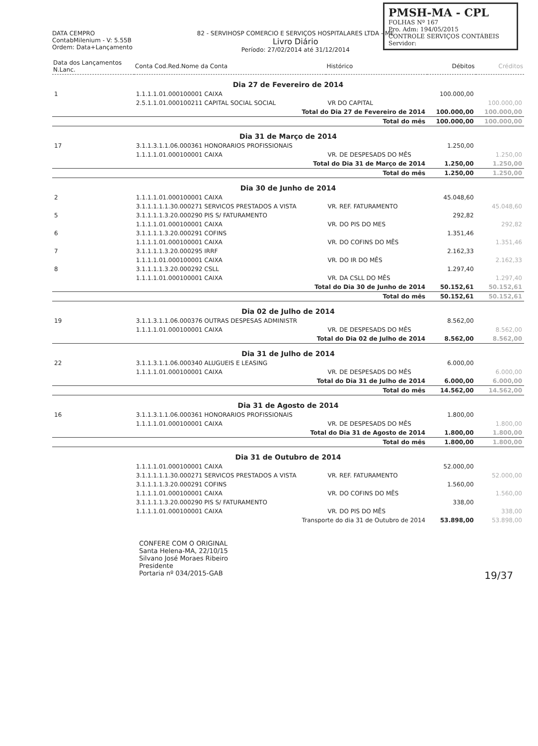PMSH-MA - CPL
FOLHAS Nº 167
Pro. Adm: 194/05/2015
CONTROLE SERVIÇOS CONTÁBEIS
Servidor:
DATA CEMPRO
ContabMilenium - V: 5.55B
Ordem: Data+Lançamento
82 - SERVIHOSP COMERCIO E SERVIÇOS HOSPITALARES LTDA - ME
Livro Diário
Período: 27/02/2014 até 31/12/2014
| Data dos Lançamentos N.Lanc. | Conta Cod.Red.Nome da Conta | Histórico | Débitos | Créditos |
| --- | --- | --- | --- | --- |
| Dia 27 de Fevereiro de 2014 | | | | |
| 1 | 1.1.1.1.01.000100001 CAIXA | | 100.000,00 | |
| | 2.5.1.1.01.000100211 CAPITAL SOCIAL SOCIAL | VR DO CAPITAL | | 100.000,00 |
| Total do Dia 27 de Fevereiro de 2014 | | | 100.000,00 | 100.000,00 |
| Total do mês | | | 100.000,00 | 100.000,00 |
| Dia 31 de Março de 2014 | | | | |
| 17 | 3.1.1.3.1.1.06.000361 HONORARIOS PROFISSIONAIS | | 1.250,00 | |
| | 1.1.1.1.01.000100001 CAIXA | VR. DE DESPESADS DO MÊS | | 1.250,00 |
| Total do Dia 31 de Março de 2014 | | | 1.250,00 | 1.250,00 |
| Total do mês | | | 1.250,00 | 1.250,00 |
| Dia 30 de Junho de 2014 | | | | |
| 2 | 1.1.1.1.01.000100001 CAIXA | | 45.048,60 | |
| | 3.1.1.1.1.1.30.000271 SERVICOS PRESTADOS A VISTA | VR. REF. FATURAMENTO | | 45.048,60 |
| 5 | 3.1.1.1.1.3.20.000290 PIS S/ FATURAMENTO | | 292,82 | |
| | 1.1.1.1.01.000100001 CAIXA | VR. DO PIS DO MES | | 292,82 |
| 6 | 3.1.1.1.1.3.20.000291 COFINS | | 1.351,46 | |
| | 1.1.1.1.01.000100001 CAIXA | VR. DO COFINS DO MÊS | | 1.351,46 |
| 7 | 3.1.1.1.1.3.20.000295 IRRF | | 2.162,33 | |
| | 1.1.1.1.01.000100001 CAIXA | VR. DO IR DO MÊS | | 2.162,33 |
| 8 | 3.1.1.1.1.3.20.000292 CSLL | | 1.297,40 | |
| | 1.1.1.1.01.000100001 CAIXA | VR. DA CSLL DO MÊS | | 1.297,40 |
| Total do Dia 30 de Junho de 2014 | | | 50.152,61 | 50.152,61 |
| Total do mês | | | 50.152,61 | 50.152,61 |
| Dia 02 de Julho de 2014 | | | | |
| 19 | 3.1.1.3.1.1.06.000376 OUTRAS DESPESAS ADMINISTR | | 8.562,00 | |
| | 1.1.1.1.01.000100001 CAIXA | VR. DE DESPESADS DO MÊS | | 8.562,00 |
| Total do Dia 02 de Julho de 2014 | | | 8.562,00 | 8.562,00 |
| Dia 31 de Julho de 2014 | | | | |
| 22 | 3.1.1.3.1.1.06.000340 ALUGUEIS E LEASING | | 6.000,00 | |
| | 1.1.1.1.01.000100001 CAIXA | VR. DE DESPESADS DO MÊS | | 6.000,00 |
| Total do Dia 31 de Julho de 2014 | | | 6.000,00 | 6.000,00 |
| Total do mês | | | 14.562,00 | 14.562,00 |
| Dia 31 de Agosto de 2014 | | | | |
| 16 | 3.1.1.3.1.1.06.000361 HONORARIOS PROFISSIONAIS | | 1.800,00 | |
| | 1.1.1.1.01.000100001 CAIXA | VR. DE DESPESADS DO MÊS | | 1.800,00 |
| Total do Dia 31 de Agosto de 2014 | | | 1.800,00 | 1.800,00 |
| Total do mês | | | 1.800,00 | 1.800,00 |
| Dia 31 de Outubro de 2014 | | | | |
| | 1.1.1.1.01.000100001 CAIXA | | 52.000,00 | |
| | 3.1.1.1.1.1.30.000271 SERVICOS PRESTADOS A VISTA | VR. REF. FATURAMENTO | | 52.000,00 |
| | 3.1.1.1.1.3.20.000291 COFINS | | 1.560,00 | |
| | 1.1.1.1.01.000100001 CAIXA | VR. DO COFINS DO MÊS | | 1.560,00 |
| | 3.1.1.1.1.3.20.000290 PIS S/ FATURAMENTO | | 338,00 | |
| | 1.1.1.1.01.000100001 CAIXA | VR. DO PIS DO MÊS | | 338,00 |
| Transporte do dia 31 de Outubro de 2014 | | | 53.898,00 | 53.898,00 |
CONFERE COM O ORIGINAL
Santa Helena-MA, 22/10/15
Silvano José Moraes Ribeiro
Presidente
Portaria nº 034/2015-GAB 19/37